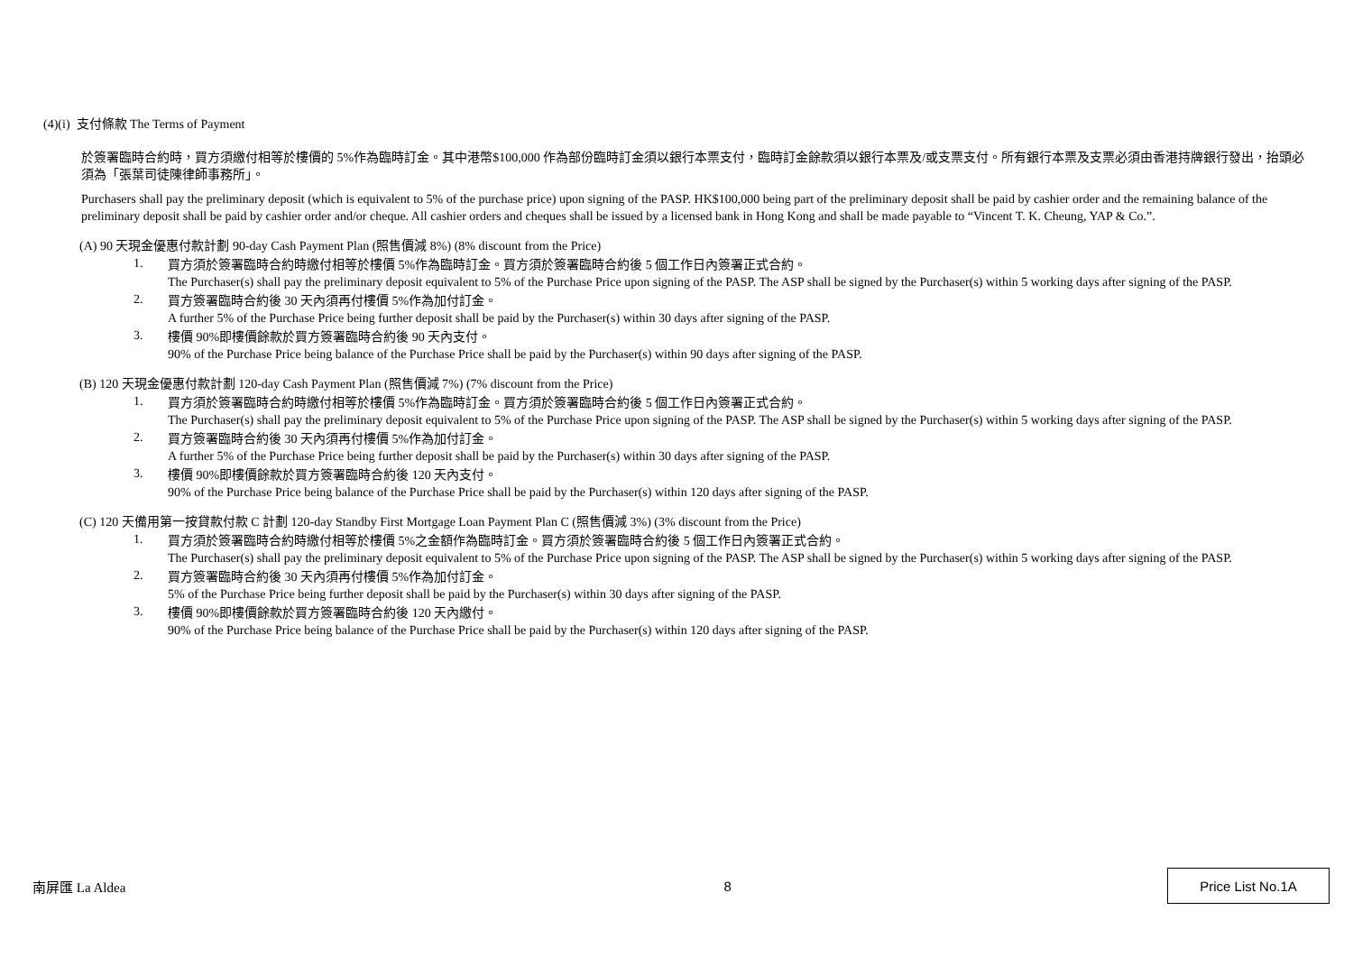(4)(i) 支付條款 The Terms of Payment
於簽署臨時合約時，買方須繳付相等於樓價的 5%作為臨時訂金。其中港幣$100,000 作為部份臨時訂金須以銀行本票支付，臨時訂金餘款須以銀行本票及/或支票支付。所有銀行本票及支票必須由香港持牌銀行發出，抬頭必須為「張葉司徒陳律師事務所」。
Purchasers shall pay the preliminary deposit (which is equivalent to 5% of the purchase price) upon signing of the PASP. HK$100,000 being part of the preliminary deposit shall be paid by cashier order and the remaining balance of the preliminary deposit shall be paid by cashier order and/or cheque. All cashier orders and cheques shall be issued by a licensed bank in Hong Kong and shall be made payable to “Vincent T. K. Cheung, YAP & Co.”.
(A) 90 天現金優惠付款計劃 90-day Cash Payment Plan (照售價減 8%) (8% discount from the Price)
1.
買方須於簽署臨時合約時繳付相等於樓價 5%作為臨時訂金。買方須於簽署臨時合約後 5 個工作日內簽署正式合約。
The Purchaser(s) shall pay the preliminary deposit equivalent to 5% of the Purchase Price upon signing of the PASP. The ASP shall be signed by the Purchaser(s) within 5 working days after signing of the PASP.
2.
買方簽署臨時合約後 30 天內須再付樓價 5%作為加付訂金。
A further 5% of the Purchase Price being further deposit shall be paid by the Purchaser(s) within 30 days after signing of the PASP.
3.
樓價 90%即樓價餘款於買方簽署臨時合約後 90 天內支付。
90% of the Purchase Price being balance of the Purchase Price shall be paid by the Purchaser(s) within 90 days after signing of the PASP.
(B) 120 天現金優惠付款計劃 120-day Cash Payment Plan (照售價減 7%) (7% discount from the Price)
1.
買方須於簽署臨時合約時繳付相等於樓價 5%作為臨時訂金。買方須於簽署臨時合約後 5 個工作日內簽署正式合約。
The Purchaser(s) shall pay the preliminary deposit equivalent to 5% of the Purchase Price upon signing of the PASP. The ASP shall be signed by the Purchaser(s) within 5 working days after signing of the PASP.
2.
買方簽署臨時合約後 30 天內須再付樓價 5%作為加付訂金。
A further 5% of the Purchase Price being further deposit shall be paid by the Purchaser(s) within 30 days after signing of the PASP.
3.
樓價 90%即樓價餘款於買方簽署臨時合約後 120 天內支付。
90% of the Purchase Price being balance of the Purchase Price shall be paid by the Purchaser(s) within 120 days after signing of the PASP.
(C) 120 天備用第一按貸款付款 C 計劃 120-day Standby First Mortgage Loan Payment Plan C (照售價減 3%) (3% discount from the Price)
1.
買方須於簽署臨時合約時繳付相等於樓價 5%之金額作為臨時訂金。買方須於簽署臨時合約後 5 個工作日內簽署正式合約。
The Purchaser(s) shall pay the preliminary deposit equivalent to 5% of the Purchase Price upon signing of the PASP. The ASP shall be signed by the Purchaser(s) within 5 working days after signing of the PASP.
2.
買方簽署臨時合約後 30 天內須再付樓價 5%作為加付訂金。
5% of the Purchase Price being further deposit shall be paid by the Purchaser(s) within 30 days after signing of the PASP.
3.
樓價 90%即樓價餘款於買方簽署臨時合約後 120 天內繳付。
90% of the Purchase Price being balance of the Purchase Price shall be paid by the Purchaser(s) within 120 days after signing of the PASP.
南屏匯 La Aldea 8
Price List No.1A